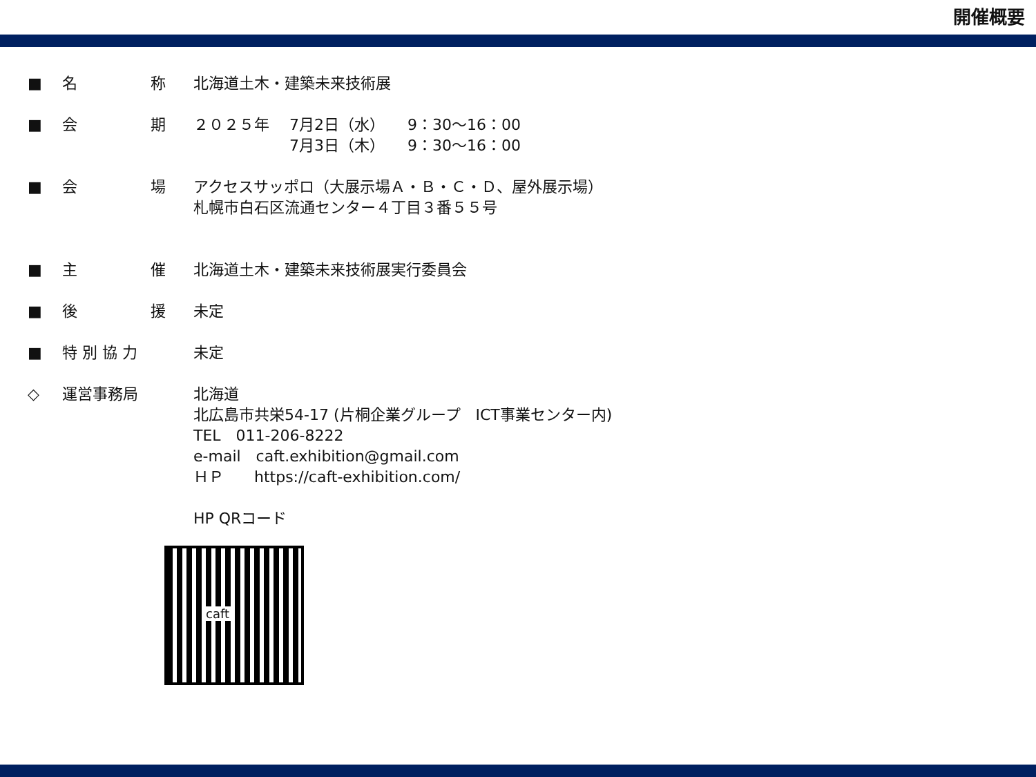開催概要
■ 名 称 北海道土木・建築未来技術展
■ 会 期 ２０２５年　 7月2日（水）　　9：30～16：00
　　　　　　 7月3日（木）　　9：30～16：00
■ 会 場 アクセスサッポロ（大展示場Ａ・Ｂ・Ｃ・Ｄ、屋外展示場）
札幌市白石区流通センター４丁目３番５５号
■ 主 催 北海道土木・建築未来技術展実行委員会
■ 後 援 未定
■ 特 別 協 力 未定
◇ 運営事務局 北海道
北広島市共栄54-17 (片桐企業グループ　ICT事業センター内)
TEL　011-206-8222
e-mail　caft.exhibition@gmail.com
ＨＰ　　https://caft-exhibition.com/
HP QRコード
caft